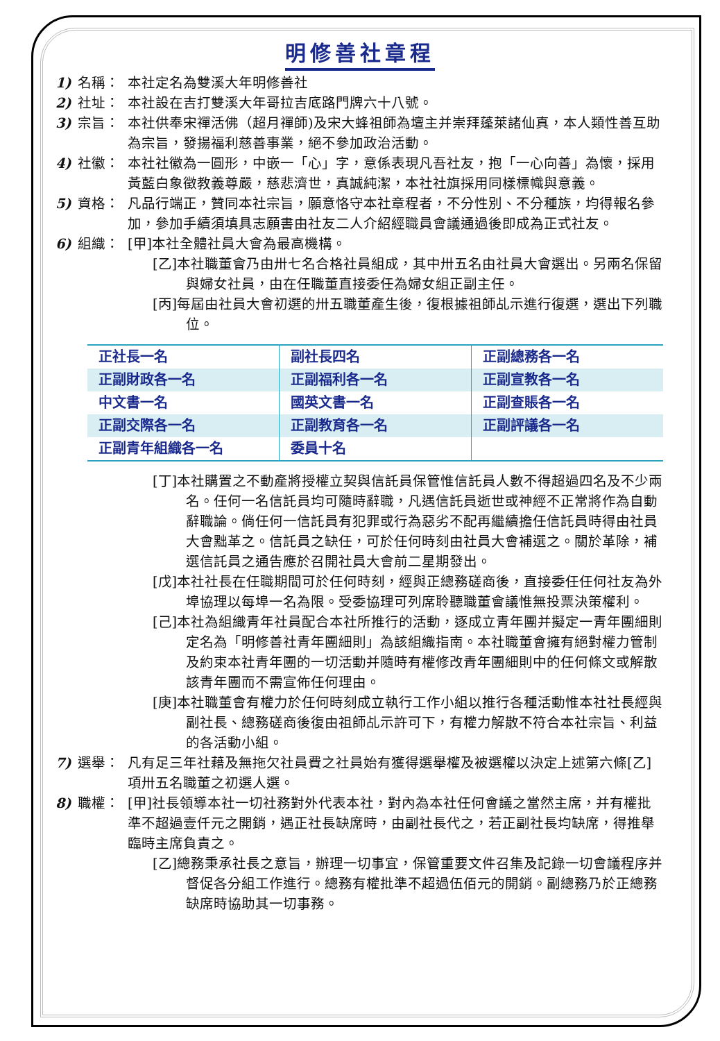明修善社章程
1) 名稱： 本社定名為雙溪大年明修善社
2) 社址： 本社設在吉打雙溪大年哥拉吉底路門牌六十八號。
3) 宗旨： 本社供奉宋禪活佛（超月禪師)及宋大蜂祖師為壇主并崇拜蓬萊諸仙真，本人類性善互助為宗旨，發揚福利慈善事業，絕不參加政治活動。
4) 社徽： 本社社徽為一圓形，中嵌一「心」字，意係表現凡吾社友，抱「一心向善」為懷，採用黃藍白象徵教義尊嚴，慈悲濟世，真誠純潔，本社社旗採用同樣標幟與意義。
5) 資格： 凡品行端正，贊同本社宗旨，願意恪守本社章程者，不分性別、不分種族，均得報名參加，參加手續須填具志願書由社友二人介紹經職員會議通過後即成為正式社友。
6) 組織： [甲]本社全體社員大會為最高機構。
[乙]本社職董會乃由卅七名合格社員組成，其中卅五名由社員大會選出。另兩名保留與婦女社員，由在任職董直接委任為婦女組正副主任。
[丙]每屆由社員大會初選的卅五職董產生後，復根據祖師乩示進行復選，選出下列職位。
| 正社長一名 | 副社長四名 | 正副總務各一名 |
| 正副財政各一名 | 正副福利各一名 | 正副宣教各一名 |
| 中文書一名 | 國英文書一名 | 正副查賬各一名 |
| 正副交際各一名 | 正副教育各一名 | 正副評議各一名 |
| 正副青年組織各一名 | 委員十名 | |
[丁]本社購置之不動產將授權立契與信託員保管惟信託員人數不得超過四名及不少兩名。任何一名信託員均可隨時辭職，凡遇信託員逝世或神經不正常將作為自動辭職論。倘任何一信託員有犯罪或行為惡劣不配再繼續擔任信託員時得由社員大會黜革之。信託員之缺任，可於任何時刻由社員大會補選之。關於革除，補選信託員之通告應於召開社員大會前二星期發出。
[戊]本社社長在任職期間可於任何時刻，經與正總務磋商後，直接委任任何社友為外埠協理以每埠一名為限。受委協理可列席聆聽職董會議惟無投票決策權利。
[己]本社為組織青年社員配合本社所推行的活動，逐成立青年團并擬定一青年團細則定名為「明修善社青年團細則」為該組織指南。本社職董會擁有絕對權力管制及約束本社青年團的一切活動并隨時有權修改青年團細則中的任何條文或解散該青年團而不需宣佈任何理由。
[庚]本社職董會有權力於任何時刻成立執行工作小組以推行各種活動惟本社社長經與副社長、總務磋商後復由祖師乩示許可下，有權力解散不符合本社宗旨、利益的各活動小組。
7) 選舉： 凡有足三年社藉及無拖欠社員費之社員始有獲得選舉權及被選權以決定上述第六條[乙]項卅五名職董之初選人選。
8) 職權： [甲]社長領導本社一切社務對外代表本社，對內為本社任何會議之當然主席，并有權批準不超過壹仟元之開銷，遇正社長缺席時，由副社長代之，若正副社長均缺席，得推舉臨時主席負責之。
[乙]總務秉承社長之意旨，辦理一切事宜，保管重要文件召集及記錄一切會議程序并督促各分組工作進行。總務有權批準不超過伍佰元的開銷。副總務乃於正總務缺席時協助其一切事務。